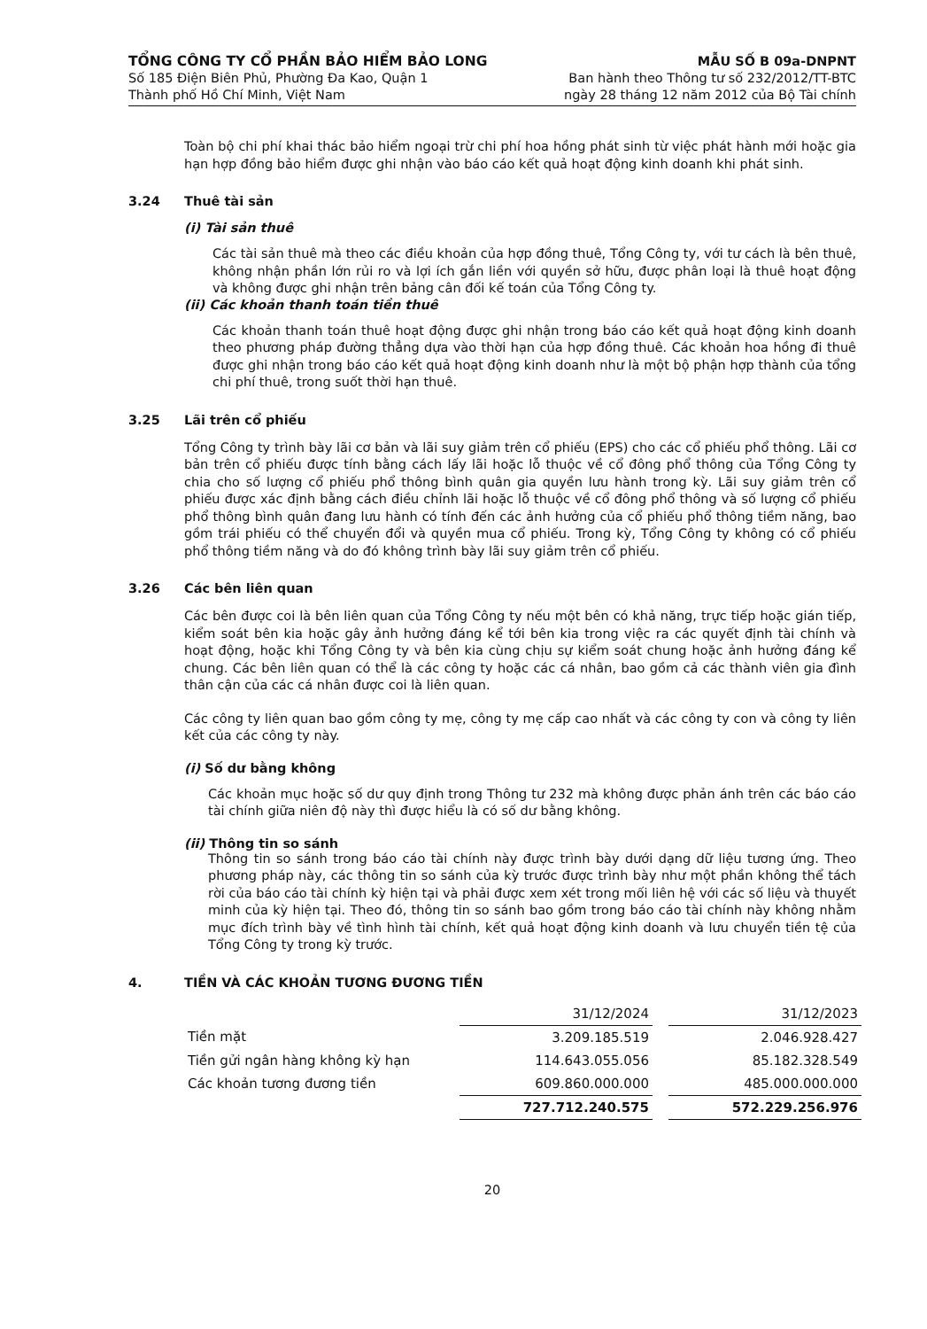TỔNG CÔNG TY CỔ PHẦN BẢO HIỂM BẢO LONG
Số 185 Điện Biên Phủ, Phường Đa Kao, Quận 1
Thành phố Hồ Chí Minh, Việt Nam
MẪU SỐ B 09a-DNPNT
Ban hành theo Thông tư số 232/2012/TT-BTC
ngày 28 tháng 12 năm 2012 của Bộ Tài chính
Toàn bộ chi phí khai thác bảo hiểm ngoại trừ chi phí hoa hồng phát sinh từ việc phát hành mới hoặc gia hạn hợp đồng bảo hiểm được ghi nhận vào báo cáo kết quả hoạt động kinh doanh khi phát sinh.
3.24 Thuê tài sản
(i) Tài sản thuê
Các tài sản thuê mà theo các điều khoản của hợp đồng thuê, Tổng Công ty, với tư cách là bên thuê, không nhận phần lớn rủi ro và lợi ích gắn liền với quyền sở hữu, được phân loại là thuê hoạt động và không được ghi nhận trên bảng cân đối kế toán của Tổng Công ty.
(ii) Các khoản thanh toán tiền thuê
Các khoản thanh toán thuê hoạt động được ghi nhận trong báo cáo kết quả hoạt động kinh doanh theo phương pháp đường thẳng dựa vào thời hạn của hợp đồng thuê. Các khoản hoa hồng đi thuê được ghi nhận trong báo cáo kết quả hoạt động kinh doanh như là một bộ phận hợp thành của tổng chi phí thuê, trong suốt thời hạn thuê.
3.25 Lãi trên cổ phiếu
Tổng Công ty trình bày lãi cơ bản và lãi suy giảm trên cổ phiếu (EPS) cho các cổ phiếu phổ thông. Lãi cơ bản trên cổ phiếu được tính bằng cách lấy lãi hoặc lỗ thuộc về cổ đông phổ thông của Tổng Công ty chia cho số lượng cổ phiếu phổ thông bình quân gia quyền lưu hành trong kỳ. Lãi suy giảm trên cổ phiếu được xác định bằng cách điều chỉnh lãi hoặc lỗ thuộc về cổ đông phổ thông và số lượng cổ phiếu phổ thông bình quân đang lưu hành có tính đến các ảnh hưởng của cổ phiếu phổ thông tiềm năng, bao gồm trái phiếu có thể chuyển đổi và quyền mua cổ phiếu. Trong kỳ, Tổng Công ty không có cổ phiếu phổ thông tiềm năng và do đó không trình bày lãi suy giảm trên cổ phiếu.
3.26 Các bên liên quan
Các bên được coi là bên liên quan của Tổng Công ty nếu một bên có khả năng, trực tiếp hoặc gián tiếp, kiểm soát bên kia hoặc gây ảnh hưởng đáng kể tới bên kia trong việc ra các quyết định tài chính và hoạt động, hoặc khi Tổng Công ty và bên kia cùng chịu sự kiểm soát chung hoặc ảnh hưởng đáng kể chung. Các bên liên quan có thể là các công ty hoặc các cá nhân, bao gồm cả các thành viên gia đình thân cận của các cá nhân được coi là liên quan.
Các công ty liên quan bao gồm công ty mẹ, công ty mẹ cấp cao nhất và các công ty con và công ty liên kết của các công ty này.
(i) Số dư bằng không
Các khoản mục hoặc số dư quy định trong Thông tư 232 mà không được phản ánh trên các báo cáo tài chính giữa niên độ này thì được hiểu là có số dư bằng không.
(ii) Thông tin so sánh
Thông tin so sánh trong báo cáo tài chính này được trình bày dưới dạng dữ liệu tương ứng. Theo phương pháp này, các thông tin so sánh của kỳ trước được trình bày như một phần không thể tách rời của báo cáo tài chính kỳ hiện tại và phải được xem xét trong mối liên hệ với các số liệu và thuyết minh của kỳ hiện tại. Theo đó, thông tin so sánh bao gồm trong báo cáo tài chính này không nhằm mục đích trình bày về tình hình tài chính, kết quả hoạt động kinh doanh và lưu chuyển tiền tệ của Tổng Công ty trong kỳ trước.
4. TIỀN VÀ CÁC KHOẢN TƯƠNG ĐƯƠNG TIỀN
| | 31/12/2024 | | 31/12/2023 |
| Tiền mặt | 3.209.185.519 | | 2.046.928.427 |
| Tiền gửi ngân hàng không kỳ hạn | 114.643.055.056 | | 85.182.328.549 |
| Các khoản tương đương tiền | 609.860.000.000 | | 485.000.000.000 |
| | 727.712.240.575 | | 572.229.256.976 |
20